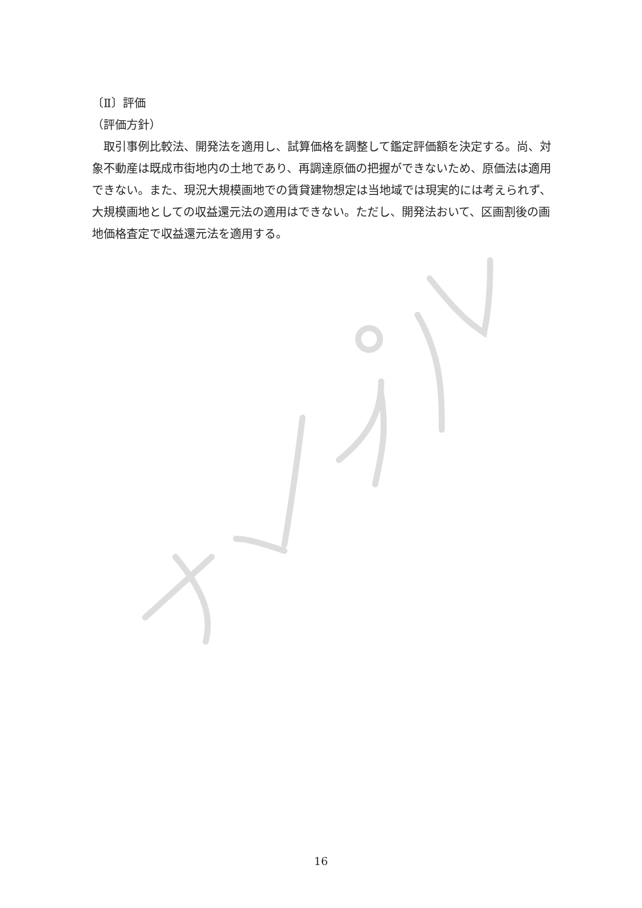〔Ⅱ〕評価
（評価方針）
　取引事例比較法、開発法を適用し、試算価格を調整して鑑定評価額を決定する。尚、対象不動産は既成市街地内の土地であり、再調達原価の把握ができないため、原価法は適用できない。また、現況大規模画地での賃貸建物想定は当地域では現実的には考えられず、大規模画地としての収益還元法の適用はできない。ただし、開発法おいて、区画割後の画地価格査定で収益還元法を適用する。
16